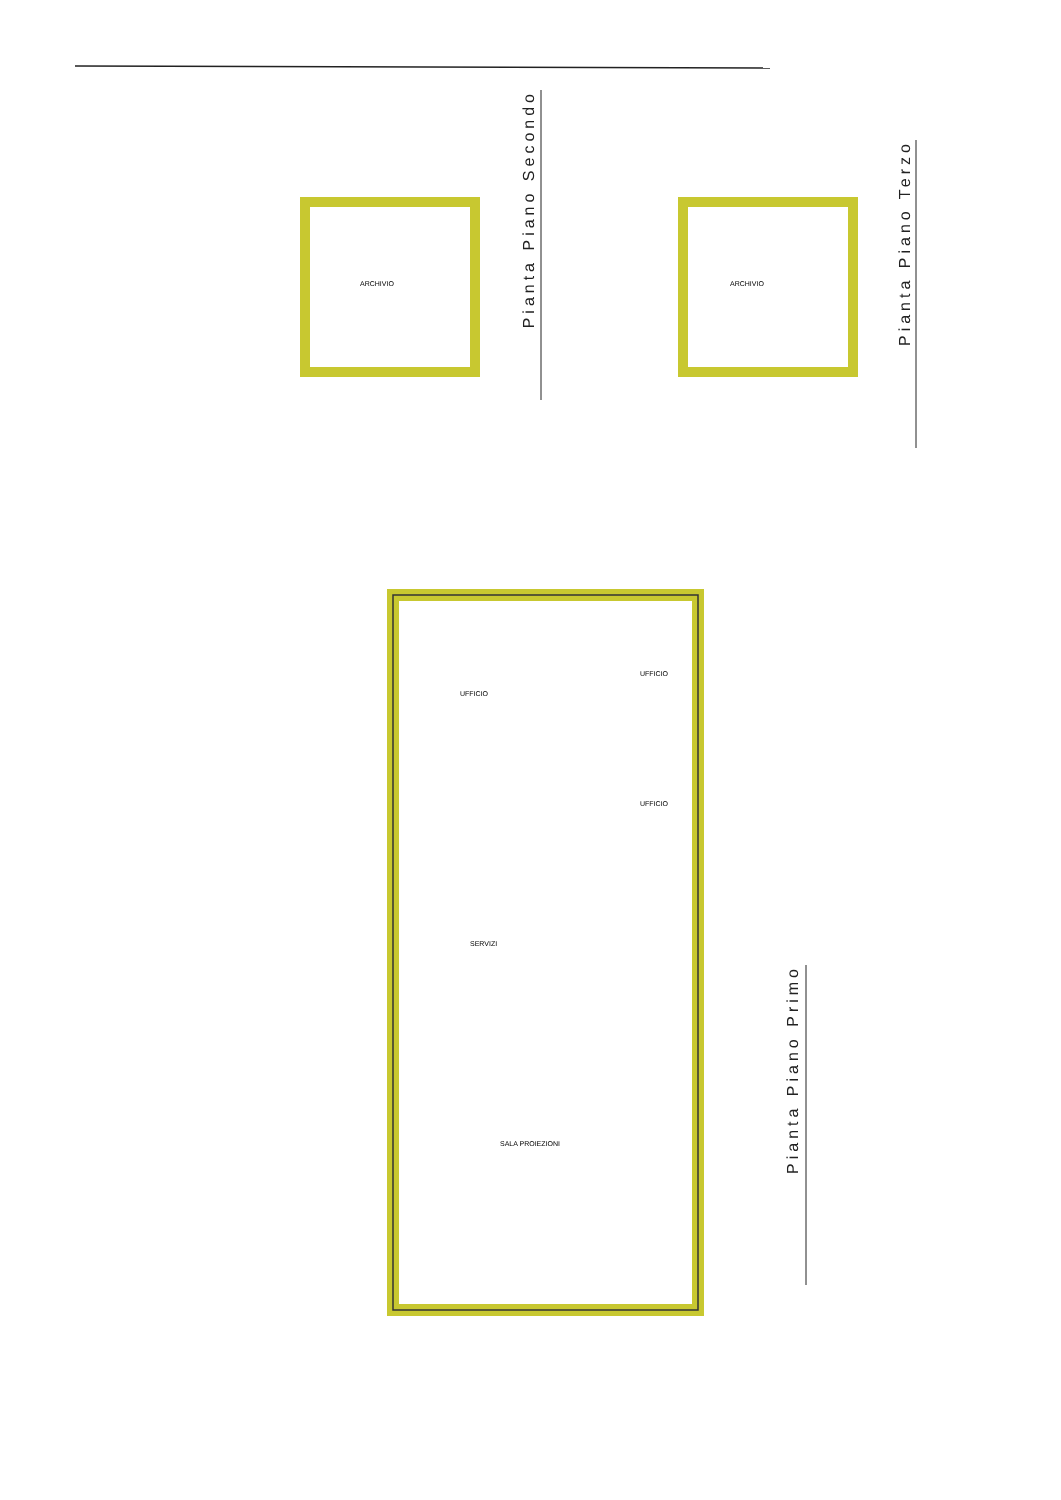Pianta Piano Secondo
Pianta Piano Terzo
Pianta Piano Primo
ARCHIVIO ARCHIVIO
UFFICIO
UFFICIO
UFFICIO
SERVIZI
SALA PROIEZIONI